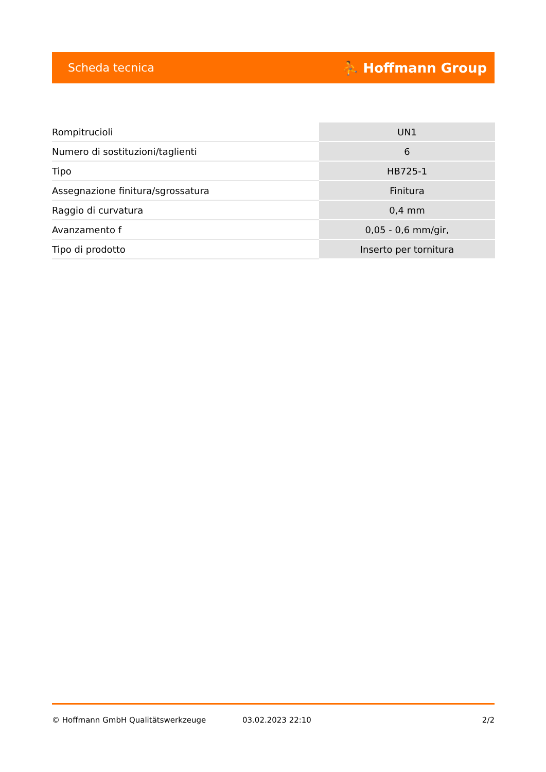Scheda tecnica ⛹ Hoffmann Group
| Rompitrucioli | UN1 |
| Numero di sostituzioni/taglienti | 6 |
| Tipo | HB725-1 |
| Assegnazione finitura/sgrossatura | Finitura |
| Raggio di curvatura | 0,4 mm |
| Avanzamento f | 0,05 - 0,6 mm/gir, |
| Tipo di prodotto | Inserto per tornitura |
© Hoffmann GmbH Qualitätswerkzeuge 03.02.2023 22:10 2/2